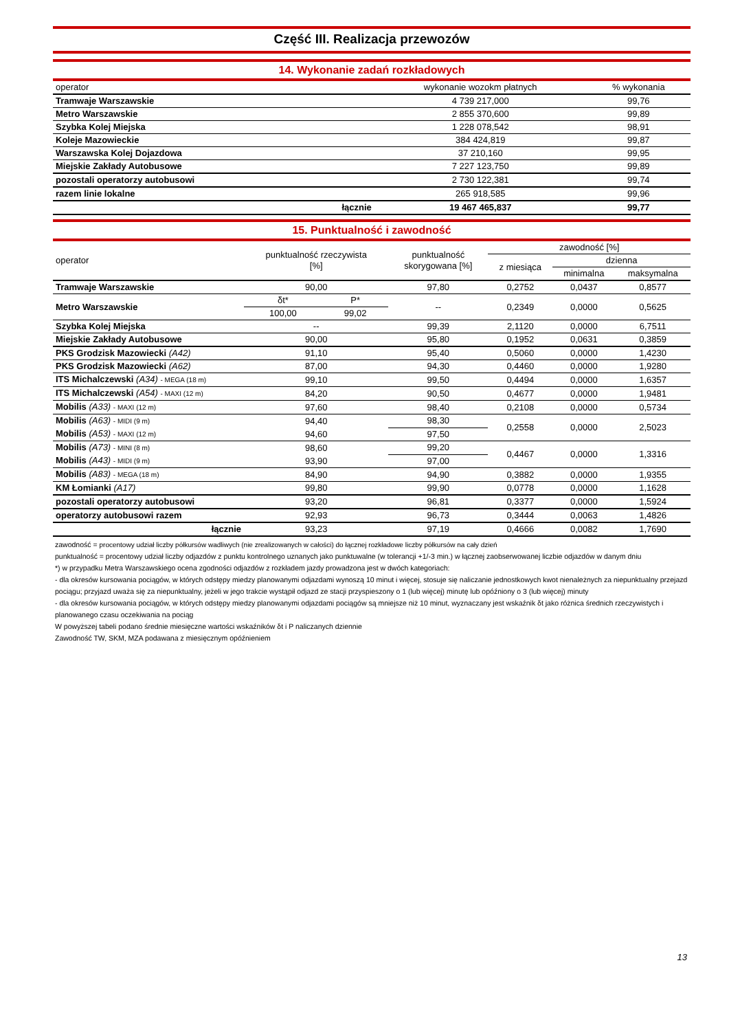Część III. Realizacja przewozów
14. Wykonanie zadań rozkładowych
| operator | | wykonanie wozokm płatnych | % wykonania |
| --- | --- | --- | --- |
| Tramwaje Warszawskie | | 4 739 217,000 | 99,76 |
| Metro Warszawskie | | 2 855 370,600 | 99,89 |
| Szybka Kolej Miejska | | 1 228 078,542 | 98,91 |
| Koleje Mazowieckie | | 384 424,819 | 99,87 |
| Warszawska Kolej Dojazdowa | | 37 210,160 | 99,95 |
| Miejskie Zakłady Autobusowe | | 7 227 123,750 | 99,89 |
| pozostali operatorzy autobusowi | | 2 730 122,381 | 99,74 |
| razem linie lokalne | | 265 918,585 | 99,96 |
| | łącznie | 19 467 465,837 | 99,77 |
15. Punktualność i zawodność
| operator | punktualność rzeczywista [%] | | punktualność skorygowana [%] | zawodność [%] | | |
| --- | --- | --- | --- | --- | --- | --- |
| | | | | z miesiąca | dzienna | |
| | | | | | minimalna | maksymalna |
| Tramwaje Warszawskie | 90,00 | | 97,80 | 0,2752 | 0,0437 | 0,8577 |
| Metro Warszawskie | δt* | P* | -- | 0,2349 | 0,0000 | 0,5625 |
| | 100,00 | 99,02 | | | | |
| Szybka Kolej Miejska | -- | | 99,39 | 2,1120 | 0,0000 | 6,7511 |
| Miejskie Zakłady Autobusowe | 90,00 | | 95,80 | 0,1952 | 0,0631 | 0,3859 |
| PKS Grodzisk Mazowiecki (A42) | 91,10 | | 95,40 | 0,5060 | 0,0000 | 1,4230 |
| PKS Grodzisk Mazowiecki (A62) | 87,00 | | 94,30 | 0,4460 | 0,0000 | 1,9280 |
| ITS Michalczewski (A34) - MEGA (18 m) | 99,10 | | 99,50 | 0,4494 | 0,0000 | 1,6357 |
| ITS Michalczewski (A54) - MAXI (12 m) | 84,20 | | 90,50 | 0,4677 | 0,0000 | 1,9481 |
| Mobilis (A33) - MAXI (12 m) | 97,60 | | 98,40 | 0,2108 | 0,0000 | 0,5734 |
| Mobilis (A63) - MIDI (9 m) | 94,40 | | 98,30 | 0,2558 | 0,0000 | 2,5023 |
| Mobilis (A53) - MAXI (12 m) | 94,60 | | 97,50 | | | |
| Mobilis (A73) - MINI (8 m) | 98,60 | | 99,20 | 0,4467 | 0,0000 | 1,3316 |
| Mobilis (A43) - MIDI (9 m) | 93,90 | | 97,00 | | | |
| Mobilis (A83) - MEGA (18 m) | 84,90 | | 94,90 | 0,3882 | 0,0000 | 1,9355 |
| KM Łomianki (A17) | 99,80 | | 99,90 | 0,0778 | 0,0000 | 1,1628 |
| pozostali operatorzy autobusowi | 93,20 | | 96,81 | 0,3377 | 0,0000 | 1,5924 |
| operatorzy autobusowi razem | 92,93 | | 96,73 | 0,3444 | 0,0063 | 1,4826 |
| łącznie | 93,23 | | 97,19 | 0,4666 | 0,0082 | 1,7690 |
zawodność = procentowy udział liczby półkursów wadliwych (nie zrealizowanych w całości) do łącznej rozkładowe liczby półkursów na cały dzień
punktualność = procentowy udział liczby odjazdów z punktu kontrolnego uznanych jako punktuwalne (w tolerancji +1/-3 min.) w łącznej zaobserwowanej liczbie odjazdów w danym dniu
*) w przypadku Metra Warszawskiego ocena zgodności odjazdów z rozkładem jazdy prowadzona jest w dwóch kategoriach:
- dla okresów kursowania pociągów, w których odstępy miedzy planowanymi odjazdami wynoszą 10 minut i więcej, stosuje się naliczanie jednostkowych kwot nienależnych za niepunktualny przejazd pociągu; przyjazd uważa się za niepunktualny, jeżeli w jego trakcie wystąpił odjazd ze stacji przyspieszony o 1 (lub więcej) minutę lub opóźniony o 3 (lub więcej) minuty
- dla okresów kursowania pociągów, w których odstępy miedzy planowanymi odjazdami pociągów są mniejsze niż 10 minut, wyznaczany jest wskaźnik δt jako różnica średnich rzeczywistych i planowanego czasu oczekiwania na pociąg
W powyższej tabeli podano średnie miesięczne wartości wskaźników δt i P naliczanych dziennie
Zawodność TW, SKM, MZA podawana z miesięcznym opóźnieniem
13